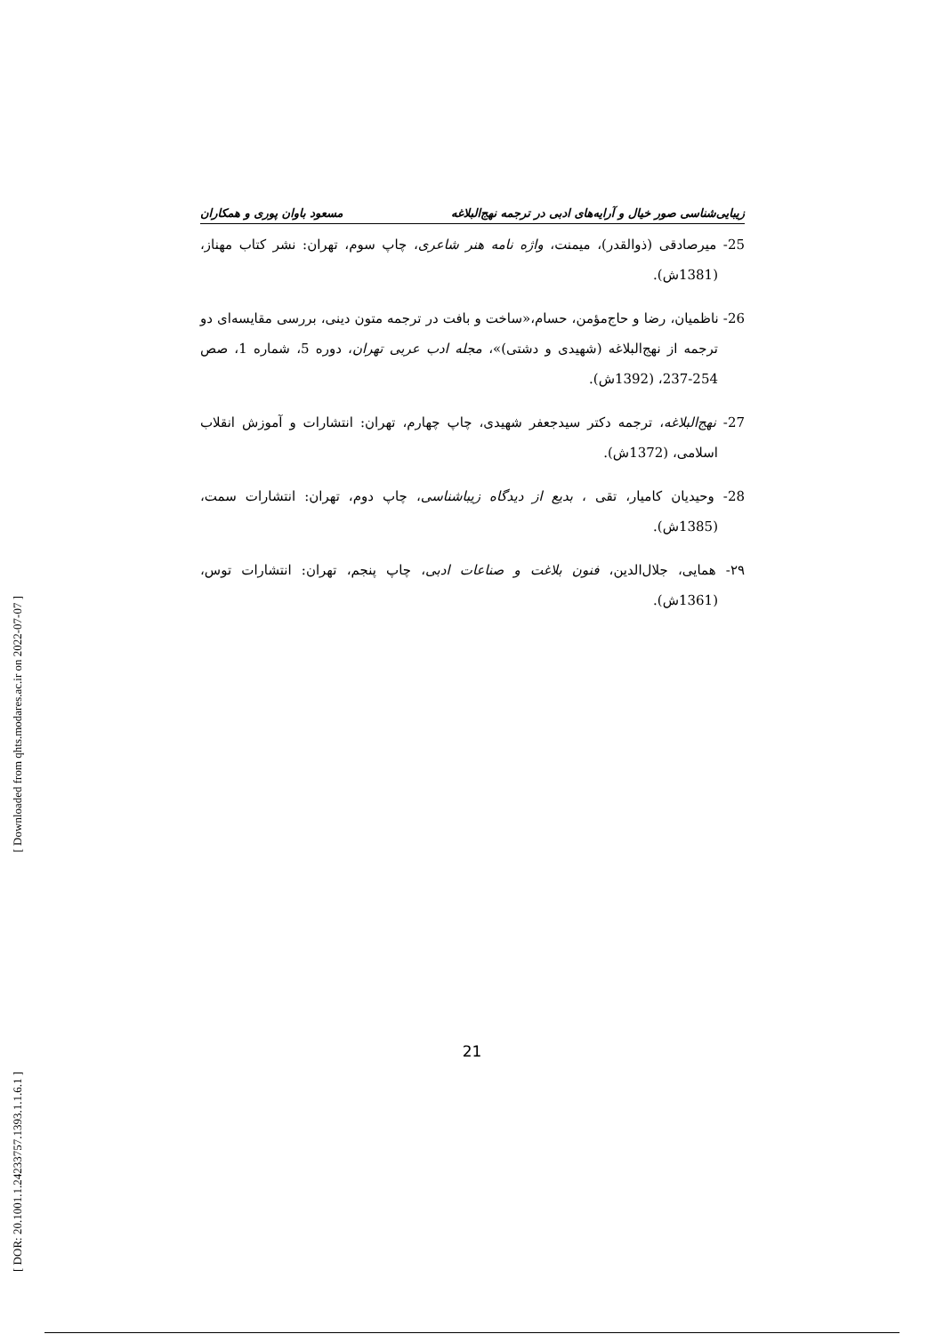زیبایی‌شناسی صور خیال و آرایه‌های ادبی در ترجمه نهج‌البلاغه مسعود باوان پوری و همکاران
25- میرصادقی (ذوالقدر)، میمنت، واژه نامه هنر شاعری، چاپ سوم، تهران: نشر کتاب مهناز، (1381ش).
26- ناظمیان، رضا و حاج‌مؤمن، حسام،«ساخت و بافت در ترجمه متون دینی، بررسی مقایسه‌ای دو ترجمه از نهج‌البلاغه (شهیدی و دشتی)»، مجله ادب عربی تهران، دوره 5، شماره 1، صص 254-237، (1392ش).
27- نهج‌البلاغه، ترجمه دکتر سیدجعفر شهیدی، چاپ چهارم، تهران: انتشارات و آموزش انقلاب اسلامی، (1372ش).
28- وحیدیان کامیار، تقی ، بدیع از دیدگاه زیباشناسی، چاپ دوم، تهران: انتشارات سمت، (1385ش).
۲۹- همایی، جلال‌الدین، فنون بلاغت و صناعات ادبی، چاپ پنجم، تهران: انتشارات توس، (1361ش).
[ Downloaded from qhts.modares.ac.ir on 2022-07-07 ]
[ DOR: 20.1001.1.24233757.1393.1.1.6.1 ]
21